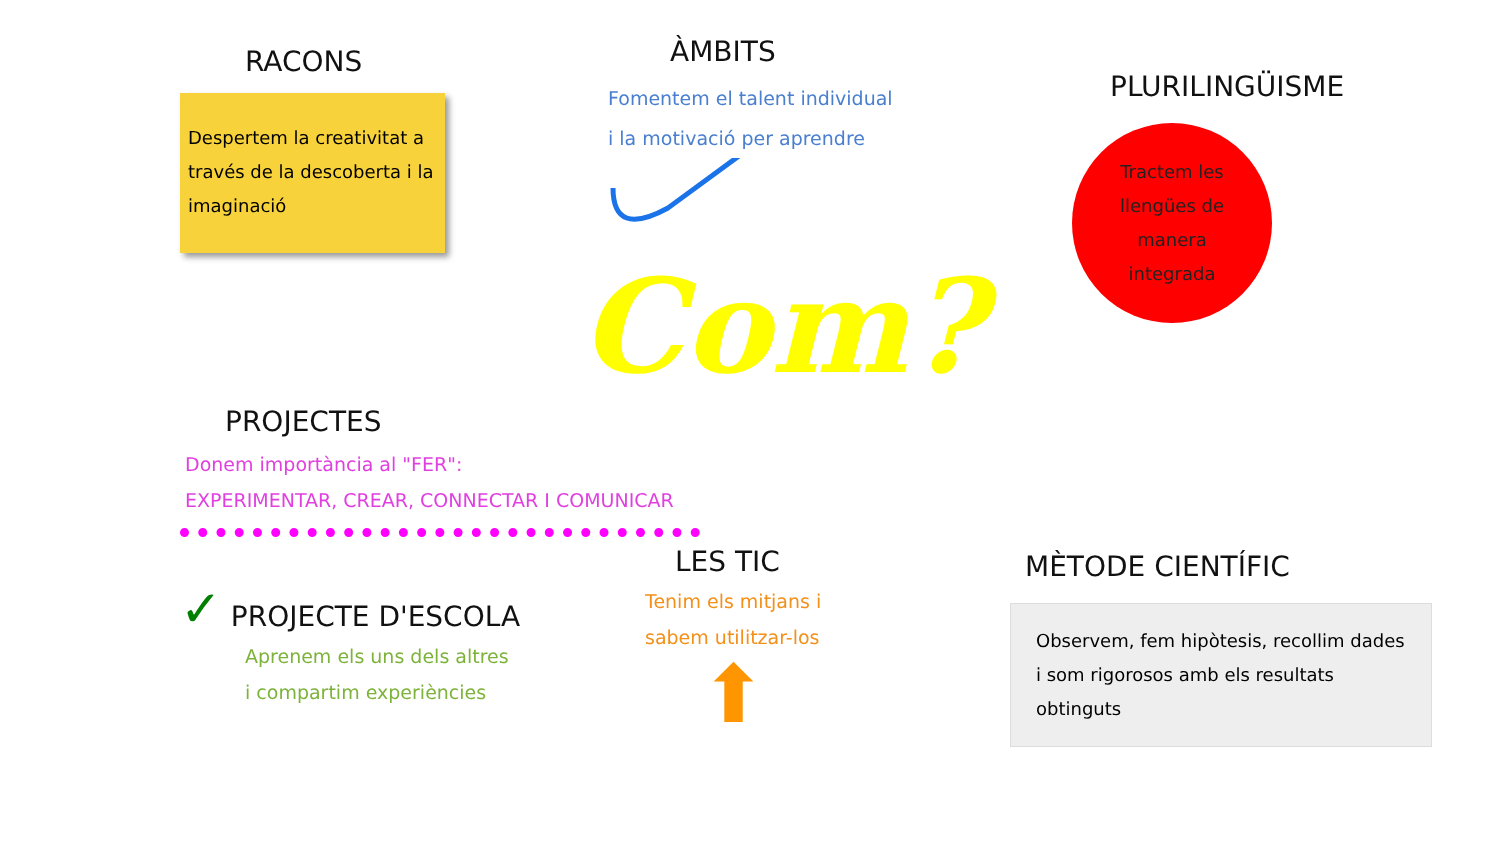RACONS
Despertem la creativitat a través de la descoberta i la imaginació
ÀMBITS
Fomentem el talent individual
i la motivació per aprendre
PLURILINGÜISME
Tractem les
llengües de
manera
integrada
PROJECTES
Donem importància al "FER":
EXPERIMENTAR, CREAR, CONNECTAR I COMUNICAR
Com?
✓ PROJECTE D'ESCOLA
Aprenem els uns dels altres
i compartim experiències
LES TIC
Tenim els mitjans i
sabem utilitzar-los
⬆
MÈTODE CIENTÍFIC
Observem, fem hipòtesis, recollim dades i som rigorosos amb els resultats obtinguts